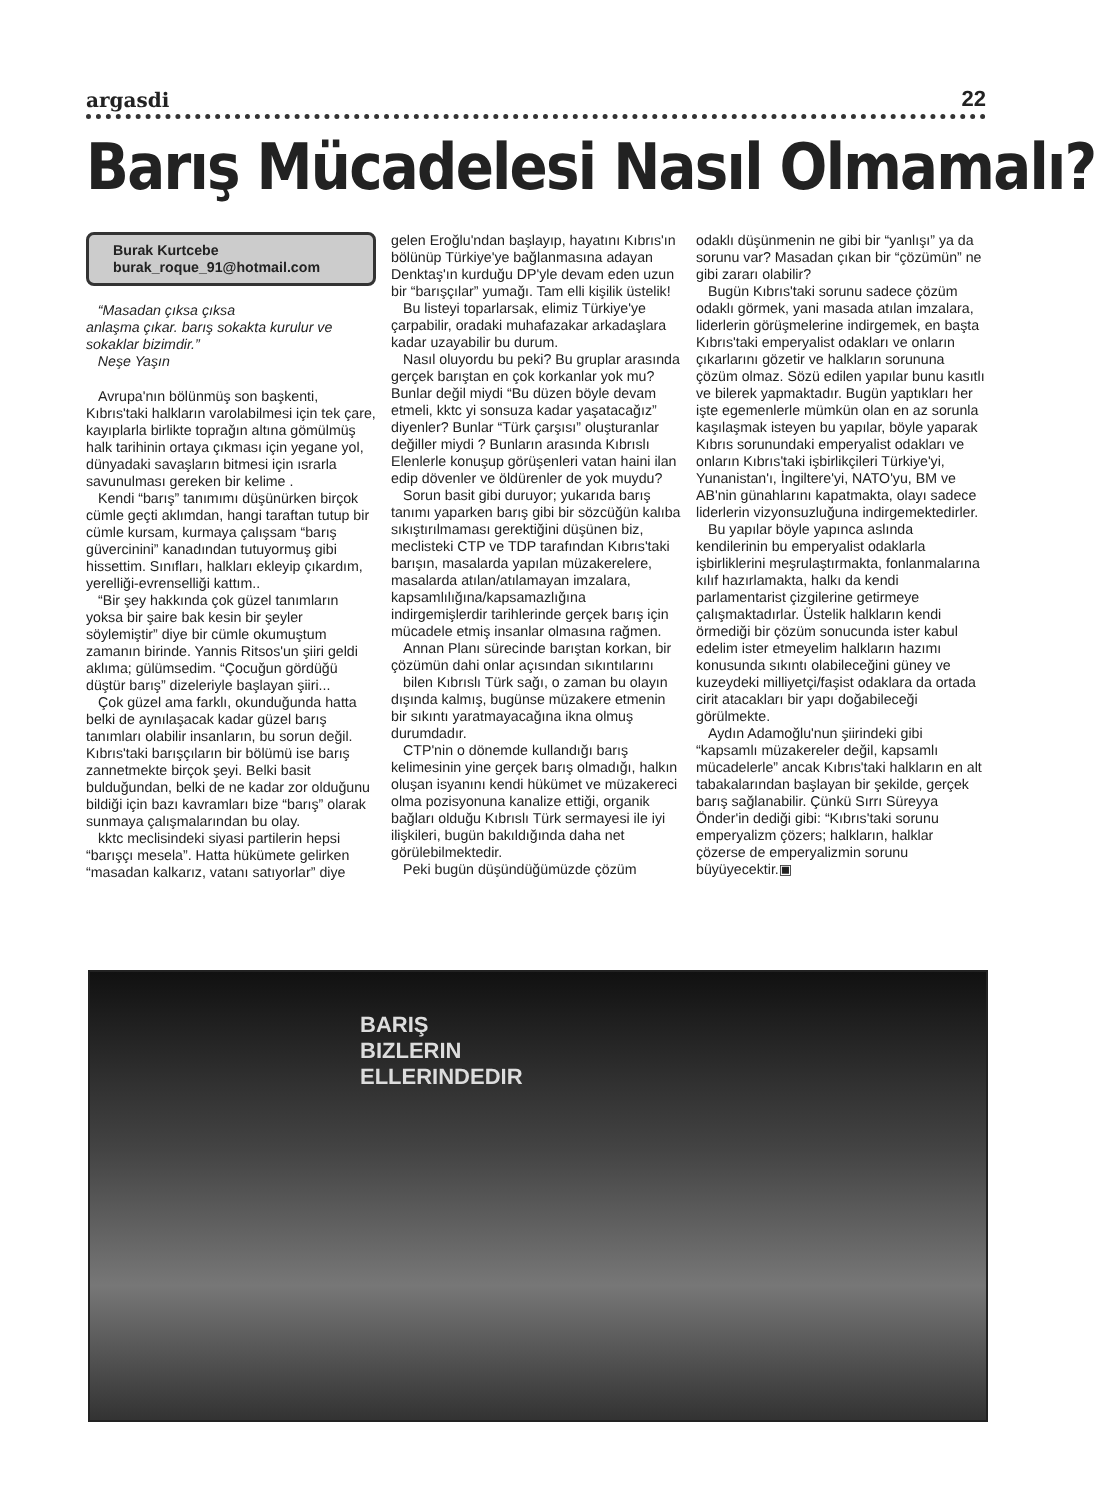argasdi 22
Barış Mücadelesi Nasıl Olmamalı?
Burak Kurtcebe
burak_roque_91@hotmail.com
“Masadan çıksa çıksa
anlaşma çıkar. barış sokakta kurulur ve sokaklar bizimdir.”
Neşe Yaşın
Avrupa'nın bölünmüş son başkenti, Kıbrıs'taki halkların varolabilmesi için tek çare, kayıplarla birlikte toprağın altına gömülmüş halk tarihinin ortaya çıkması için yegane yol, dünyadaki savaşların bitmesi için ısrarla savunulması gereken bir kelime .
Kendi “barış” tanımımı düşünürken birçok cümle geçti aklımdan, hangi taraftan tutup bir cümle kursam, kurmaya çalışsam “barış güvercinini” kanadından tutuyormuş gibi hissettim. Sınıfları, halkları ekleyip çıkardım, yerelliği-evrenselliği kattım..
“Bir şey hakkında çok güzel tanımların yoksa bir şaire bak kesin bir şeyler söylemiştir” diye bir cümle okumuştum zamanın birinde. Yannis Ritsos'un şiiri geldi aklıma; gülümsedim. “Çocuğun gördüğü düştür barış” dizeleriyle başlayan şiiri...
Çok güzel ama farklı, okunduğunda hatta belki de aynılaşacak kadar güzel barış tanımları olabilir insanların, bu sorun değil. Kıbrıs'taki barışçıların bir bölümü ise barış zannetmekte birçok şeyi. Belki basit bulduğundan, belki de ne kadar zor olduğunu bildiği için bazı kavramları bize “barış” olarak sunmaya çalışmalarından bu olay.
kktc meclisindeki siyasi partilerin hepsi “barışçı mesela”. Hatta hükümete gelirken “masadan kalkarız, vatanı satıyorlar” diye
gelen Eroğlu'ndan başlayıp, hayatını Kıbrıs'ın bölünüp Türkiye'ye bağlanmasına adayan Denktaş'ın kurduğu DP'yle devam eden uzun bir “barışçılar” yumağı. Tam elli kişilik üstelik!
Bu listeyi toparlarsak, elimiz Türkiye'ye çarpabilir, oradaki muhafazakar arkadaşlara kadar uzayabilir bu durum.
Nasıl oluyordu bu peki? Bu gruplar arasında gerçek barıştan en çok korkanlar yok mu? Bunlar değil miydi “Bu düzen böyle devam etmeli, kktc yi sonsuza kadar yaşatacağız” diyenler? Bunlar “Türk çarşısı” oluşturanlar değiller miydi ? Bunların arasında Kıbrıslı Elenlerle konuşup görüşenleri vatan haini ilan edip dövenler ve öldürenler de yok muydu?
Sorun basit gibi duruyor; yukarıda barış tanımı yaparken barış gibi bir sözcüğün kalıba sıkıştırılmaması gerektiğini düşünen biz, meclisteki CTP ve TDP tarafından Kıbrıs'taki barışın, masalarda yapılan müzakerelere, masalarda atılan/atılamayan imzalara, kapsamlılığına/kapsamazlığına indirgemişlerdir tarihlerinde gerçek barış için mücadele etmiş insanlar olmasına rağmen.
Annan Planı sürecinde barıştan korkan, bir çözümün dahi onlar açısından sıkıntılarını
bilen Kıbrıslı Türk sağı, o zaman bu olayın dışında kalmış, bugünse müzakere etmenin bir sıkıntı yaratmayacağına ikna olmuş durumdadır.
CTP'nin o dönemde kullandığı barış kelimesinin yine gerçek barış olmadığı, halkın oluşan isyanını kendi hükümet ve müzakereci olma pozisyonuna kanalize ettiği, organik bağları olduğu Kıbrıslı Türk sermayesi ile iyi ilişkileri, bugün bakıldığında daha net görülebilmektedir.
Peki bugün düşündüğümüzde çözüm
odaklı düşünmenin ne gibi bir “yanlışı” ya da sorunu var? Masadan çıkan bir “çözümün” ne gibi zararı olabilir?
Bugün Kıbrıs'taki sorunu sadece çözüm odaklı görmek, yani masada atılan imzalara, liderlerin görüşmelerine indirgemek, en başta Kıbrıs'taki emperyalist odakları ve onların çıkarlarını gözetir ve halkların sorununa çözüm olmaz. Sözü edilen yapılar bunu kasıtlı ve bilerek yapmaktadır. Bugün yaptıkları her işte egemenlerle mümkün olan en az sorunla kaşılaşmak isteyen bu yapılar, böyle yaparak Kıbrıs sorunundaki emperyalist odakları ve onların Kıbrıs'taki işbirlikçileri Türkiye'yi, Yunanistan'ı, İngiltere'yi, NATO'yu, BM ve AB'nin günahlarını kapatmakta, olayı sadece liderlerin vizyonsuzluğuna indirgemektedirler.
Bu yapılar böyle yapınca aslında kendilerinin bu emperyalist odaklarla işbirliklerini meşrulaştırmakta, fonlanmalarına kılıf hazırlamakta, halkı da kendi parlamentarist çizgilerine getirmeye çalışmaktadırlar. Üstelik halkların kendi örmediği bir çözüm sonucunda ister kabul edelim ister etmeyelim halkların hazımı konusunda sıkıntı olabileceğini güney ve kuzeydeki milliyetçi/faşist odaklara da ortada cirit atacakları bir yapı doğabileceği görülmekte.
Aydın Adamoğlu'nun şiirindeki gibi “kapsamlı müzakereler değil, kapsamlı mücadelerle” ancak Kıbrıs'taki halkların en alt tabakalarından başlayan bir şekilde, gerçek barış sağlanabilir. Çünkü Sırrı Süreyya Önder'in dediği gibi: “Kıbrıs'taki sorunu emperyalizm çözers; halkların, halklar çözerse de emperyalizmin sorunu büyüyecektir.▣
BARIŞ
BIZLERIN
ELLERINDEDIR